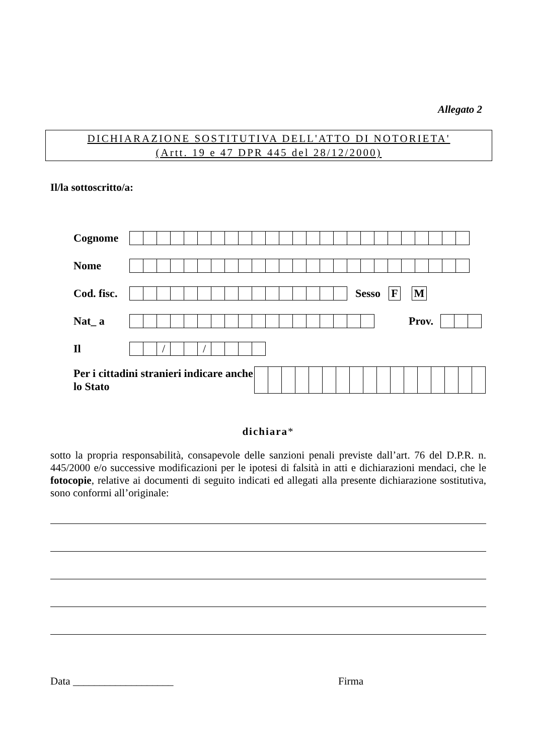Allegato 2
DICHIARAZIONE SOSTITUTIVA DELL'ATTO DI NOTORIETA'
(Artt. 19 e 47 DPR 445 del 28/12/2000)
Il/la sottoscritto/a:
Cognome
Nome
Cod. fisc.
Sesso F M
Nat_ a Prov.
Il
/ /
Per i cittadini stranieri indicare anche lo Stato
dichiara*
sotto la propria responsabilità, consapevole delle sanzioni penali previste dall’art. 76 del D.P.R. n. 445/2000 e/o successive modificazioni per le ipotesi di falsità in atti e dichiarazioni mendaci, che le fotocopie, relative ai documenti di seguito indicati ed allegati alla presente dichiarazione sostitutiva, sono conformi all’originale:
Data ___________________ Firma